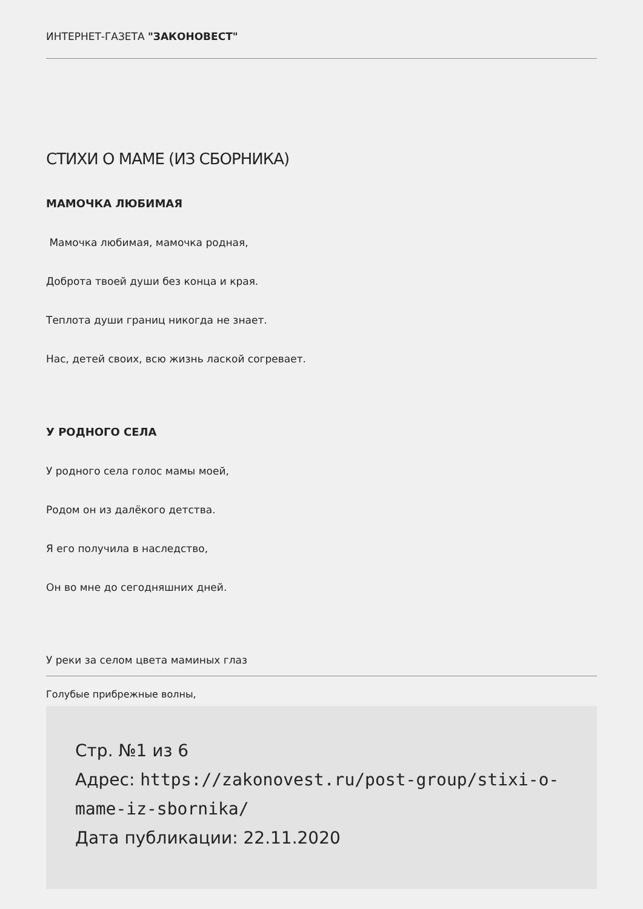ИНТЕРНЕТ-ГАЗЕТА "ЗАКОНОВЕСТ"
СТИХИ О МАМЕ (ИЗ СБОРНИКА)
МАМОЧКА ЛЮБИМАЯ
Мамочка любимая, мамочка родная,
Доброта твоей души без конца и края.
Теплота души границ никогда не знает.
Нас, детей своих, всю жизнь лаской согревает.
У РОДНОГО СЕЛА
У родного села голос мамы моей,
Родом он из далёкого детства.
Я его получила в наследство,
Он во мне до сегодняшних дней.
У реки за селом цвета маминых глаз
Голубые прибрежные волны,
Стр. №1 из 6
Адрес: https://zakonovest.ru/post-group/stixi-o-mame-iz-sbornika/
Дата публикации: 22.11.2020